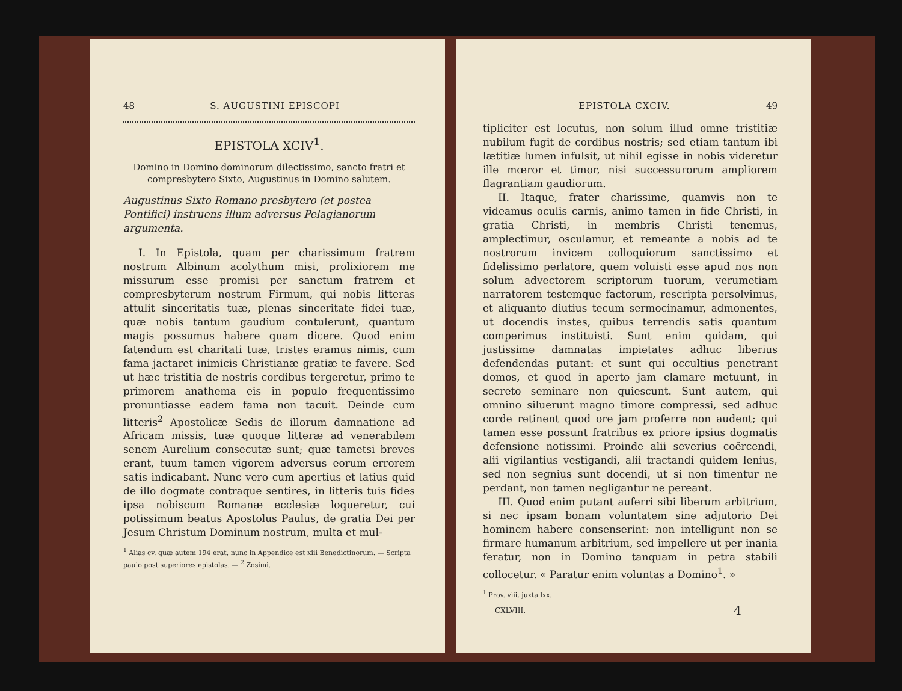48 S. AUGUSTINI EPISCOPI
EPISTOLA XCIV<sup>1</sup>.
Domino in Domino dominorum dilectissimo, sancto fratri et compresbytero Sixto, Augustinus in Domino salutem.
Augustinus Sixto Romano presbytero (et postea Pontifici) instruens illum adversus Pelagianorum argumenta.
I. In Epistola, quam per charissimum fratrem nostrum Albinum acolythum misi, prolixiorem me missurum esse promisi per sanctum fratrem et compresbyterum nostrum Firmum, qui nobis litteras attulit sinceritatis tuæ, plenas sinceritate fidei tuæ, quæ nobis tantum gaudium contulerunt, quantum magis possumus habere quam dicere. Quod enim fatendum est charitati tuæ, tristes eramus nimis, cum fama jactaret inimicis Christianæ gratiæ te favere. Sed ut hæc tristitia de nostris cordibus tergeretur, primo te primorem anathema eis in populo frequentissimo pronuntiasse eadem fama non tacuit. Deinde cum litteris<sup>2</sup> Apostolicæ Sedis de illorum damnatione ad Africam missis, tuæ quoque litteræ ad venerabilem senem Aurelium consecutæ sunt; quæ tametsi breves erant, tuum tamen vigorem adversus eorum errorem satis indicabant. Nunc vero cum apertius et latius quid de illo dogmate contraque sentires, in litteris tuis fides ipsa nobiscum Romanæ ecclesiæ loqueretur, cui potissimum beatus Apostolus Paulus, de gratia Dei per Jesum Christum Dominum nostrum, multa et mul-
<sup>1</sup> Alias cv. quæ autem 194 erat, nunc in Appendice est xiii Benedictinorum. — Scripta paulo post superiores epistolas. — <sup>2</sup> Zosimi.
EPISTOLA CXCIV. 49
tipliciter est locutus, non solum illud omne tristitiæ nubilum fugit de cordibus nostris; sed etiam tantum ibi lætitiæ lumen infulsit, ut nihil egisse in nobis videretur ille mœror et timor, nisi successurorum ampliorem flagrantiam gaudiorum.
II. Itaque, frater charissime, quamvis non te videamus oculis carnis, animo tamen in fide Christi, in gratia Christi, in membris Christi tenemus, amplectimur, osculamur, et remeante a nobis ad te nostrorum invicem colloquiorum sanctissimo et fidelissimo perlatore, quem voluisti esse apud nos non solum advectorem scriptorum tuorum, verumetiam narratorem testemque factorum, rescripta persolvimus, et aliquanto diutius tecum sermocinamur, admonentes, ut docendis instes, quibus terrendis satis quantum comperimus instituisti. Sunt enim quidam, qui justissime damnatas impietates adhuc liberius defendendas putant: et sunt qui occultius penetrant domos, et quod in aperto jam clamare metuunt, in secreto seminare non quiescunt. Sunt autem, qui omnino siluerunt magno timore compressi, sed adhuc corde retinent quod ore jam proferre non audent; qui tamen esse possunt fratribus ex priore ipsius dogmatis defensione notissimi. Proinde alii severius coërcendi, alii vigilantius vestigandi, alii tractandi quidem lenius, sed non segnius sunt docendi, ut si non timentur ne perdant, non tamen negligantur ne pereant.
III. Quod enim putant auferri sibi liberum arbitrium, si nec ipsam bonam voluntatem sine adjutorio Dei hominem habere consenserint: non intelligunt non se firmare humanum arbitrium, sed impellere ut per inania feratur, non in Domino tanquam in petra stabili collocetur. « Paratur enim voluntas a Domino<sup>1</sup>. »
<sup>1</sup> Prov. viii, juxta lxx.
CXLVIII. 4